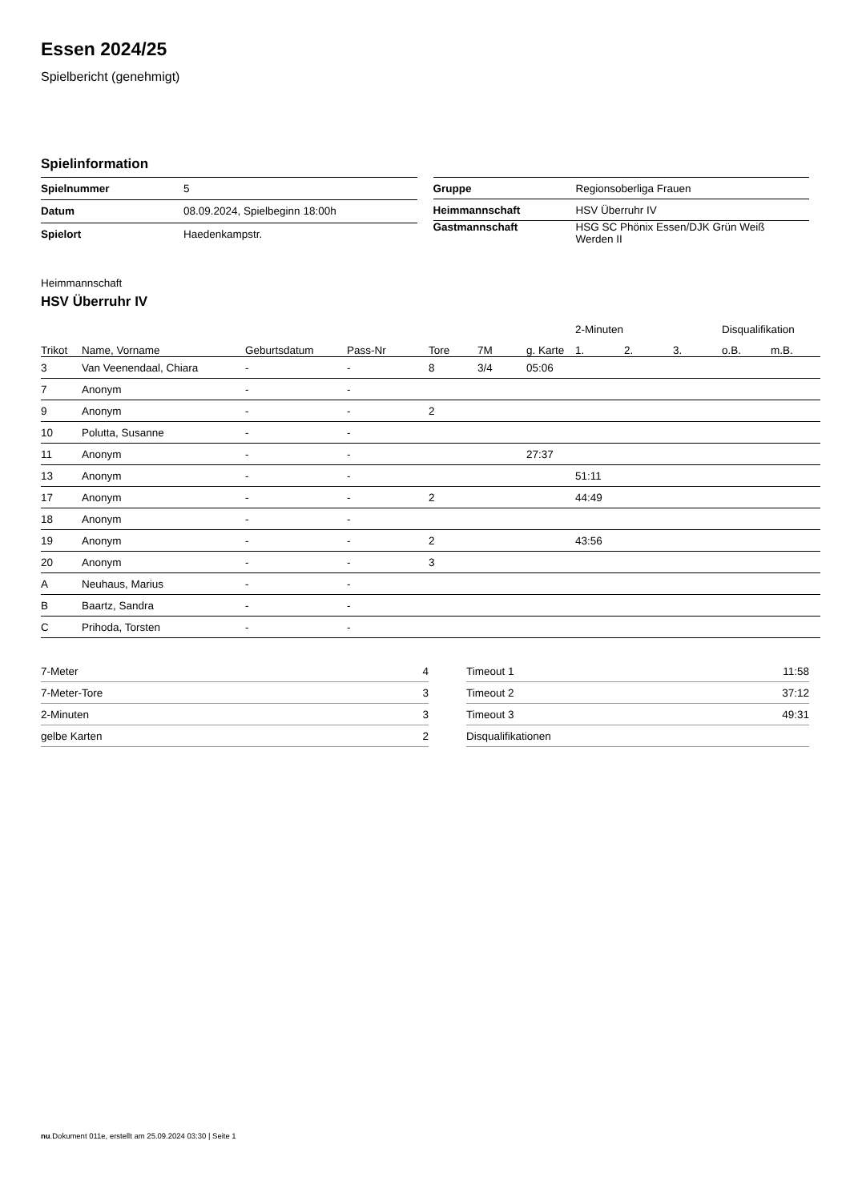Essen 2024/25
Spielbericht (genehmigt)
Spielinformation
| Spielnummer | 5 |
| Datum | 08.09.2024, Spielbeginn 18:00h |
| Spielort | Haedenkampstr. |
| Gruppe | Regionsoberliga Frauen |
| Heimmannschaft | HSV Überruhr IV |
| Gastmannschaft | HSG SC Phönix Essen/DJK Grün Weiß Werden II |
Heimmannschaft
HSV Überruhr IV
| | | | | | | | 2-Minuten | | | Disqualifikation | |
| --- | --- | --- | --- | --- | --- | --- | --- | --- | --- | --- | --- |
| Trikot | Name, Vorname | Geburtsdatum | Pass-Nr | Tore | 7M | g. Karte | 1. | 2. | 3. | o.B. | m.B. |
| 3 | Van Veenendaal, Chiara | - | - | 8 | 3/4 | 05:06 | | | | | |
| 7 | Anonym | - | - | | | | | | | | |
| 9 | Anonym | - | - | 2 | | | | | | | |
| 10 | Polutta, Susanne | - | - | | | | | | | | |
| 11 | Anonym | - | - | | | 27:37 | | | | | |
| 13 | Anonym | - | - | | | | 51:11 | | | | |
| 17 | Anonym | - | - | 2 | | | 44:49 | | | | |
| 18 | Anonym | - | - | | | | | | | | |
| 19 | Anonym | - | - | 2 | | | 43:56 | | | | |
| 20 | Anonym | - | - | 3 | | | | | | | |
| A | Neuhaus, Marius | - | - | | | | | | | | |
| B | Baartz, Sandra | - | - | | | | | | | | |
| C | Prihoda, Torsten | - | - | | | | | | | | |
| 7-Meter | 4 |
| 7-Meter-Tore | 3 |
| 2-Minuten | 3 |
| gelbe Karten | 2 |
| Timeout 1 | 11:58 |
| Timeout 2 | 37:12 |
| Timeout 3 | 49:31 |
| Disqualifikationen | |
nu.Dokument 011e, erstellt am 25.09.2024 03:30 | Seite 1